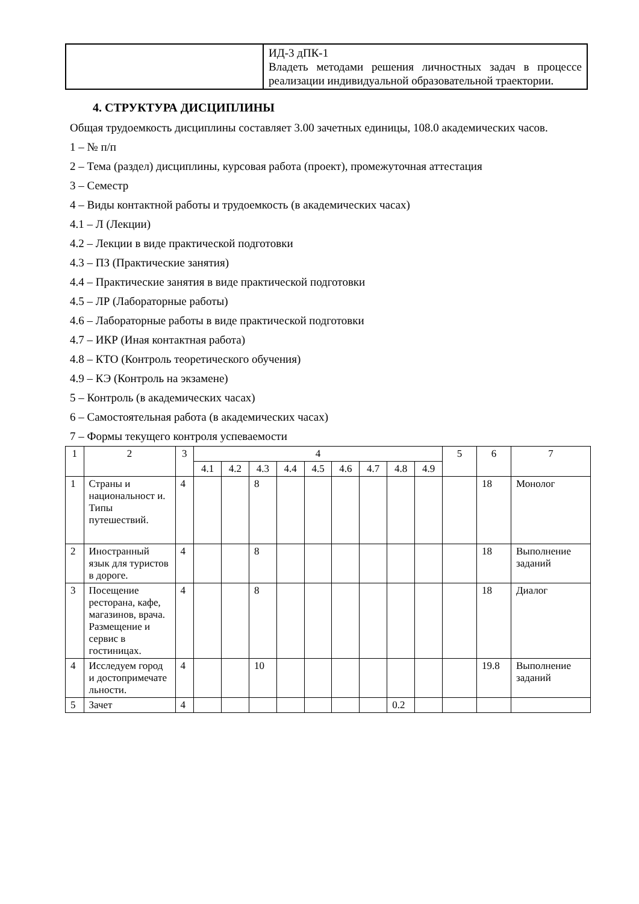| | ИД-3 дПК-1 Владеть методами решения личностных задач в процессе реализации индивидуальной образовательной траектории. |
4. СТРУКТУРА ДИСЦИПЛИНЫ
Общая трудоемкость дисциплины составляет 3.00 зачетных единицы, 108.0 академических часов.
1 – № п/п
2 – Тема (раздел) дисциплины, курсовая работа (проект), промежуточная аттестация
3 – Семестр
4 – Виды контактной работы и трудоемкость (в академических часах)
4.1 – Л (Лекции)
4.2 – Лекции в виде практической подготовки
4.3 – ПЗ (Практические занятия)
4.4 – Практические занятия в виде практической подготовки
4.5 – ЛР (Лабораторные работы)
4.6 – Лабораторные работы в виде практической подготовки
4.7 – ИКР (Иная контактная работа)
4.8 – КТО (Контроль теоретического обучения)
4.9 – КЭ (Контроль на экзамене)
5 – Контроль (в академических часах)
6 – Самостоятельная работа (в академических часах)
7 – Формы текущего контроля успеваемости
| 1 | 2 | 3 | 4 | | | | | | | | | 5 | 6 | 7 |
| --- | --- | --- | --- | --- | --- | --- | --- | --- | --- | --- | --- | --- | --- | --- |
| | | | 4.1 | 4.2 | 4.3 | 4.4 | 4.5 | 4.6 | 4.7 | 4.8 | 4.9 | | | |
| 1 | Страны и национальност и. Типы путешествий. | 4 | | | 8 | | | | | | | | 18 | Монолог |
| 2 | Иностранный язык для туристов в дороге. | 4 | | | 8 | | | | | | | | 18 | Выполнение заданий |
| 3 | Посещение ресторана, кафе, магазинов, врача. Размещение и сервис в гостиницах. | 4 | | | 8 | | | | | | | | 18 | Диалог |
| 4 | Исследуем город и достопримечате льности. | 4 | | | 10 | | | | | | | | 19.8 | Выполнение заданий |
| 5 | Зачет | 4 | | | | | | | | 0.2 | | | | |